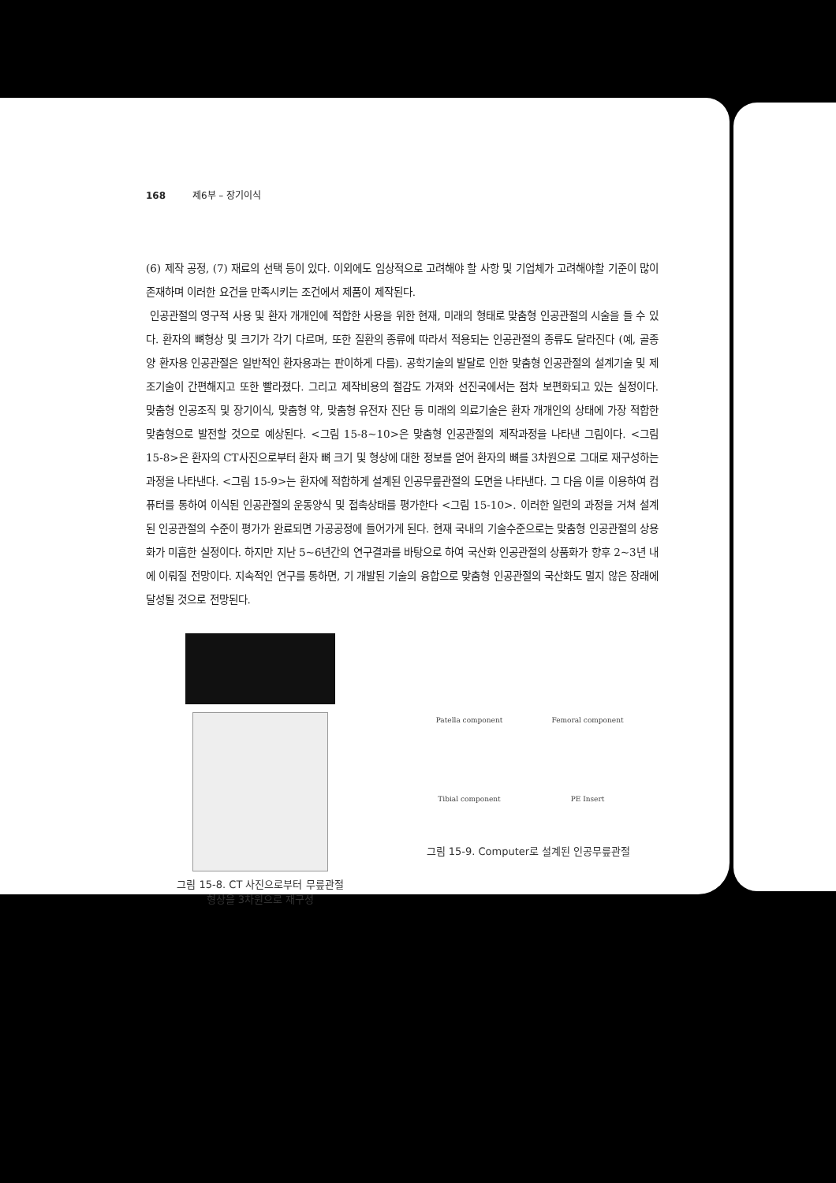168 제6부 – 장기이식
(6) 제작 공정, (7) 재료의 선택 등이 있다. 이외에도 임상적으로 고려해야 할 사항 및 기업체가 고려해야할 기준이 많이 존재하며 이러한 요건을 만족시키는 조건에서 제품이 제작된다.
인공관절의 영구적 사용 및 환자 개개인에 적합한 사용을 위한 현재, 미래의 형태로 맞춤형 인공관절의 시술을 들 수 있다. 환자의 뼈형상 및 크기가 각기 다르며, 또한 질환의 종류에 따라서 적용되는 인공관절의 종류도 달라진다 (예, 골종양 환자용 인공관절은 일반적인 환자용과는 판이하게 다름). 공학기술의 발달로 인한 맞춤형 인공관절의 설계기술 및 제조기술이 간편해지고 또한 빨라졌다. 그리고 제작비용의 절감도 가져와 선진국에서는 점차 보편화되고 있는 실정이다. 맞춤형 인공조직 및 장기이식, 맞춤형 약, 맞춤형 유전자 진단 등 미래의 의료기술은 환자 개개인의 상태에 가장 적합한 맞춤형으로 발전할 것으로 예상된다. <그림 15-8~10>은 맞춤형 인공관절의 제작과정을 나타낸 그림이다. <그림 15-8>은 환자의 CT사진으로부터 환자 뼈 크기 및 형상에 대한 정보를 얻어 환자의 뼈를 3차원으로 그대로 재구성하는 과정을 나타낸다. <그림 15-9>는 환자에 적합하게 설계된 인공무릎관절의 도면을 나타낸다. 그 다음 이를 이용하여 컴퓨터를 통하여 이식된 인공관절의 운동양식 및 접촉상태를 평가한다 <그림 15-10>. 이러한 일련의 과정을 거쳐 설계된 인공관절의 수준이 평가가 완료되면 가공공정에 들어가게 된다. 현재 국내의 기술수준으로는 맞춤형 인공관절의 상용화가 미흡한 실정이다. 하지만 지난 5~6년간의 연구결과를 바탕으로 하여 국산화 인공관절의 상품화가 향후 2~3년 내에 이뤄질 전망이다. 지속적인 연구를 통하면, 기 개발된 기술의 융합으로 맞춤형 인공관절의 국산화도 멀지 않은 장래에 달성될 것으로 전망된다.
그림 15-8. CT 사진으로부터 무릎관절
형상을 3차원으로 재구성
Patella component Femoral component Tibial component PE Insert
그림 15-9. Computer로 설계된 인공무릎관절